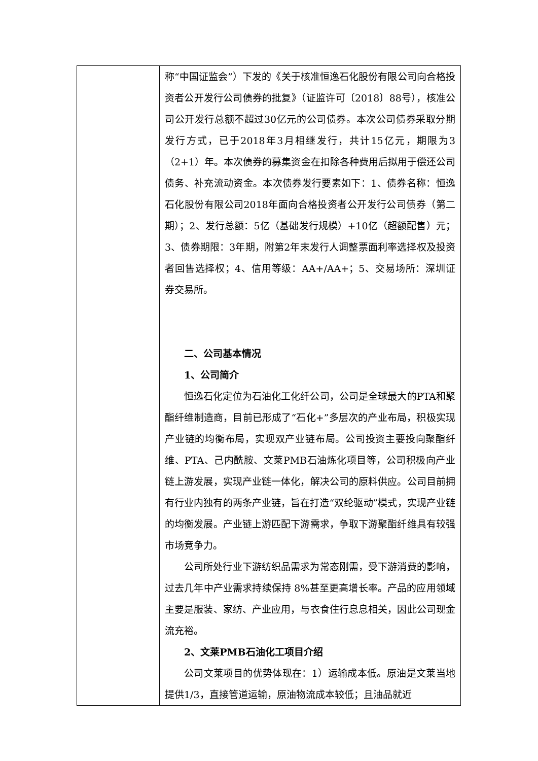| | 称“中国证监会”）下发的《关于核准恒逸石化股份有限公司向合格投资者公开发行公司债券的批复》（证监许可〔2018〕88号），核准公司公开发行总额不超过30亿元的公司债券。本次公司债券采取分期发行方式，已于2018年3月相继发行，共计15亿元，期限为3（2+1）年。本次债券的募集资金在扣除各种费用后拟用于偿还公司债务、补充流动资金。本次债券发行要素如下：1、债券名称：恒逸石化股份有限公司2018年面向合格投资者公开发行公司债券（第二期）；2、发行总额：5亿（基础发行规模）+10亿（超额配售）元；3、债券期限：3年期，附第2年末发行人调整票面利率选择权及投资者回售选择权；4、信用等级：AA+/AA+；5、交易场所：深圳证券交易所。 二、公司基本情况 1、公司简介 恒逸石化定位为石油化工化纤公司，公司是全球最大的PTA和聚酯纤维制造商，目前已形成了“石化+”多层次的产业布局，积极实现产业链的均衡布局，实现双产业链布局。公司投资主要投向聚酯纤维、PTA、己内酰胺、文莱PMB石油炼化项目等，公司积极向产业链上游发展，实现产业链一体化，解决公司的原料供应。公司目前拥有行业内独有的两条产业链，旨在打造“双纶驱动”模式，实现产业链的均衡发展。产业链上游匹配下游需求，争取下游聚酯纤维具有较强市场竞争力。 公司所处行业下游纺织品需求为常态刚需，受下游消费的影响，过去几年中产业需求持续保持 8%甚至更高增长率。产品的应用领域主要是服装、家纺、产业应用，与衣食住行息息相关，因此公司现金流充裕。 2、文莱PMB石油化工项目介绍 公司文莱项目的优势体现在：1）运输成本低。原油是文莱当地提供1/3，直接管道运输，原油物流成本较低；且油品就近 |